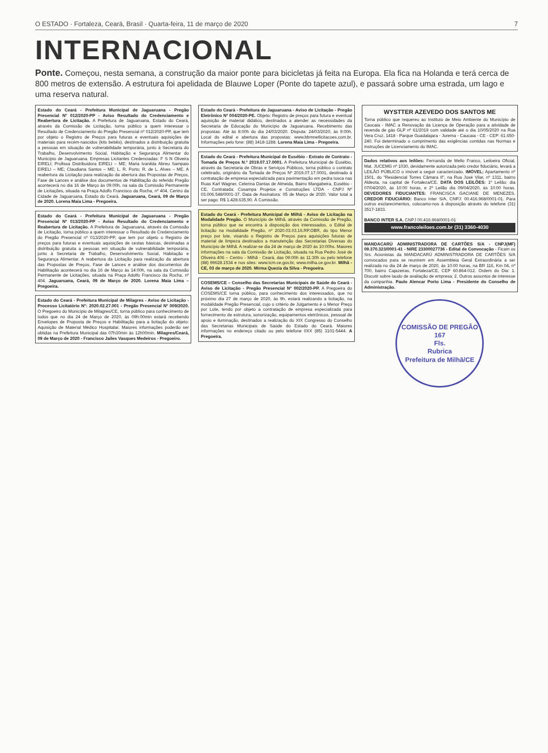O ESTADO · Fortaleza, Ceará, Brasil · Quarta-feira, 11 de março de 2020 7
INTERNACIONAL
Ponte. Começou, nesta semana, a construção da maior ponte para bicicletas já feita na Europa. Ela fica na Holanda e terá cerca de 800 metros de extensão. A estrutura foi apelidada de Blauwe Loper (Ponte do tapete azul), e passará sobre uma estrada, um lago e uma reserva natural.
Estado do Ceará - Prefeitura Municipal de Jaguaruana - Pregão Presencial Nº 012/2020-PP - Aviso Resultado do Credenciamento e Reabertura de Licitação. A Prefeitura de Jaguaruana, Estado do Ceará, através da Comissão de Licitação, torna público a quem interessar o Resultado de Credenciamento do Pregão Presencial nº 012/2020-PP, que tem por objeto o Registro de Preços para futuras e eventuais aquisições de materiais para recém-nascidos (kits bebês), destinados a distribuição gratuita a pessoas em situação de vulnerabilidade temporária, junto à Secretaria do Trabalho, Desenvolvimento Social, Habitação e Segurança Alimentar do Município de Jaguaruana. Empresas Licitantes Credenciadas: F S N Oliveira EIRELI; Profissa Distribuidora EIRELI – ME; Maria Ivanilda Abreu Sampaio EIRELI – ME; Claudiana Santos – ME; L. R. Porto; R. de L. Alves – ME. A reabertura da Licitação para realização da abertura das Propostas de Preços, Fase de Lances e análise dos documentos de Habilitação do referido Pregão acontecerá no dia 16 de Março às 09:00h, na sala da Comissão Permanente de Licitações, situada na Praça Adolfo Francisco da Rocha, nº 404, Centro da Cidade de Jaguaruana, Estado do Ceará. Jaguaruana, Ceará, 09 de Março de 2020. Lorena Maia Lima - Pregoeira.
Estado do Ceará - Prefeitura Municipal de Jaguaruana - Pregão Presencial Nº 013/2020-PP - Aviso Resultado do Credenciamento e Reabertura de Licitação. A Prefeitura de Jaguaruana, através da Comissão de Licitação, torna público a quem interessar o Resultado de Credenciamento do Pregão Presencial nº 013/2020-PP, que tem por objeto o Registro de preços para futuras e eventuais aquisições de cestas básicas, destinadas a distribuição gratuita a pessoas em situação de vulnerabilidade temporária, junto à Secretaria de Trabalho, Desenvolvimento Social, Habitação e Segurança Alimentar. A reabertura da Licitação para realização da abertura das Propostas de Preços, Fase de Lances e análise dos documentos de Habilitação acontecerá no dia 16 de Março às 14:00h, na sala da Comissão Permanente de Licitações, situada na Praça Adolfo Francisco da Rocha, nº 404. Jaguaruana, Ceará, 09 de Março de 2020. Lorena Maia Lima – Pregoeira.
Estado do Ceará - Prefeitura Municipal de Milagres - Aviso de Licitação - Processo Licitatório Nº: 2020.02.27.001 - Pregão Presencial Nº 009/2020. O Pregoeiro do Município de Milagres/CE, torna público para conhecimento de todos que no dia 24 de Março de 2020, às 09h:00min estará recebendo Envelopes de Proposta de Preços e Habilitação para a licitação do objeto: Aquisição de Material Médico Hospitalar. Maiores informações poderão ser obtidas na Prefeitura Municipal das 07h30min às 12h00min. Milagres/Ceará, 09 de Março de 2020 - Francisco Jailes Vasques Medeiros - Pregoeiro.
Estado do Ceará - Prefeitura de Jaguaruana - Aviso de Licitação - Pregão Eletrônico Nº 004/2020-PE. Objeto: Registro de preços para futura e eventual aquisição de material didático, destinados a atender as necessidades da Secretaria de Educação do Município de Jaguaruana. Recebimento das propostas: Até às 8:00h do dia 24/03/2020. Disputa: 24/03/2020, às 9:00h. Local do edital e abertura das propostas: www.bbmnetlicitacoes.com.br. Informações pelo fone: (88) 3418-1288. Lorena Maia Lima - Pregoeira.
Estado do Ceará - Prefeitura Municipal de Eusébio - Extrato de Contrato - Tomada de Preços N.º 2019.07.17.0001. A Prefeitura Municipal de Eusébio, através da Secretaria de Obras e Serviços Públicos, torna público o contrato celebrado, originário da Tomada de Preços Nº 2019.07.17.0001, destinado à contratação de empresa especializada para pavimentação em pedra tosca nas Ruas Karl Wagner, Celerina Dantas de Almeida, Bairro Mangabeira, Eusébio - CE. Contratada: Cosampa Projetos e Construções LTDA - CNPJ Nº 03.006.548/0001-37. Data de Assinatura: 05 de Março de 2020. Valor total a ser pago: R$ 1.428.635,90. À Comissão.
Estado do Ceará - Prefeitura Municipal de Milhã - Aviso de Licitação na Modalidade Pregão. O Município de Milhã, através da Comissão de Pregão, torna público que se encontra à disposição dos interessados, o Edital de licitação na modalidade Pregão, nº 2020.03.03.16.RP.OBR, do tipo Menor preço por lote, visando o Registro de Preços para aquisições futuras de material de limpeza destinados a manutenção das Secretarias Diversas do Município de Milhã. A realizar-se dia 24 de março de 2020 às 10:00hs. Maiores informações na sala da Comissão de Licitação, situada na Rua Pedro José de Oliveira 406 – Centro - Milhã - Ceará, das 09:00h às 11:30h ou pelo telefone (88) 99628.1534 e nos sites: www.tcm.ce.gov.br, www.milha.ce.gov.br. Milhã - CE, 03 de março de 2020. Mirma Quezia da Silva - Pregoeira.
COSEMS/CE – Conselho das Secretarias Municipais de Saúde do Ceará - Aviso de Licitação - Pregão Presencial Nº 002/2020-PP. A Pregoeira do COSEMS/CE torna público, para conhecimento dos interessados, que no próximo dia 27 de março de 2020, às 9h, estará realizando a licitação, na modalidade Pregão Presencial, cujo o critério de Julgamento é o Menor Preço por Lote, tendo por objeto a contratação de empresa especializada para fornecimento de estrutura, sonorização, equipamentos eletrônicos, pessoal de apoio e iluminação, destinados a realização do XIX Congresso do Conselho das Secretarias Municipais de Saúde do Estado do Ceará. Maiores informações no endereço citado ou pelo telefone 0XX (85) 3101-5444. A Pregoeira.
WYSTTER AZEVEDO DOS SANTOS ME
Torna público que requereu ao Instituto de Meio Ambiente do Município de Caucaia - IMAC a Renovação da Licença de Operação para a atividade de revenda de gás GLP nº 61/2019 com validade até o dia 10/05/2020 na Rua Vera Cruz, 1418 - Parque Guadalajara - Jurema - Caucaia - CE - CEP: 61.650-240. Foi determinado o cumprimento das exigências contidas nas Normas e Instruções de Licenciamento do IMAC.
Dados relativos aos leilões: Fernanda de Mello Franco, Leiloeira Oficial, Mat. JUCEMG nº 1030, devidamente autorizada pelo credor fiduciário, levará a LEILÃO PÚBLICO o imóvel a seguir caracterizado. IMÓVEL: Apartamento nº 1501, do "Residencial Torres Câmara II", na Rua José Vilar, nº 1311, bairro Aldeota, na capital de Fortaleza/CE. DATA DOS LEILÕES: 1º Leilão: dia 07/04/2020, às 10:00 horas, e 2º Leilão dia 09/04/2020, às 10:00 horas. DEVEDORES FIDUCIANTES: FRANCISCA GACIANE DE MENEZES. CREDOR FIDUCIÁRIO: Banco Inter S/A, CNPJ: 00.416.968/0001-01. Para outros esclarecimentos, colocamo-nos à disposição através do telefone (31) 3517-1833.
BANCO INTER S.A. CNPJ 00.416.968/0001-01
www.francoleiloes.com.br (31) 3360-4030
MANDACARÚ ADMINISTRADORA DE CARTÕES S/A - CNPJ(MF) 09.370.323/0001-41 - NIRE 23300027736 - Edital de Convocação - Ficam os Srs. Acionistas da MANDACARÚ ADMINISTRADORA DE CARTÕES S/A convocados para se reunirem em Assembleia Geral Extraordinária a ser realizada no dia 24 de março de 2020, às 10:00 horas, na BR 116, Km 04, nº 700, bairro Cajazeiras, Fortaleza/CE, CEP 60.864-012. Ordem do Dia: 1. Discutir sobre laudo de avaliação de empresa; 2. Outros assuntos de interesse da companhia. Paulo Alencar Porto Lima - Presidente do Conselho de Administração.
COMISSÃO DE PREGÃO
167
Fls.
Rubrica
Prefeitura de Milhã/CE